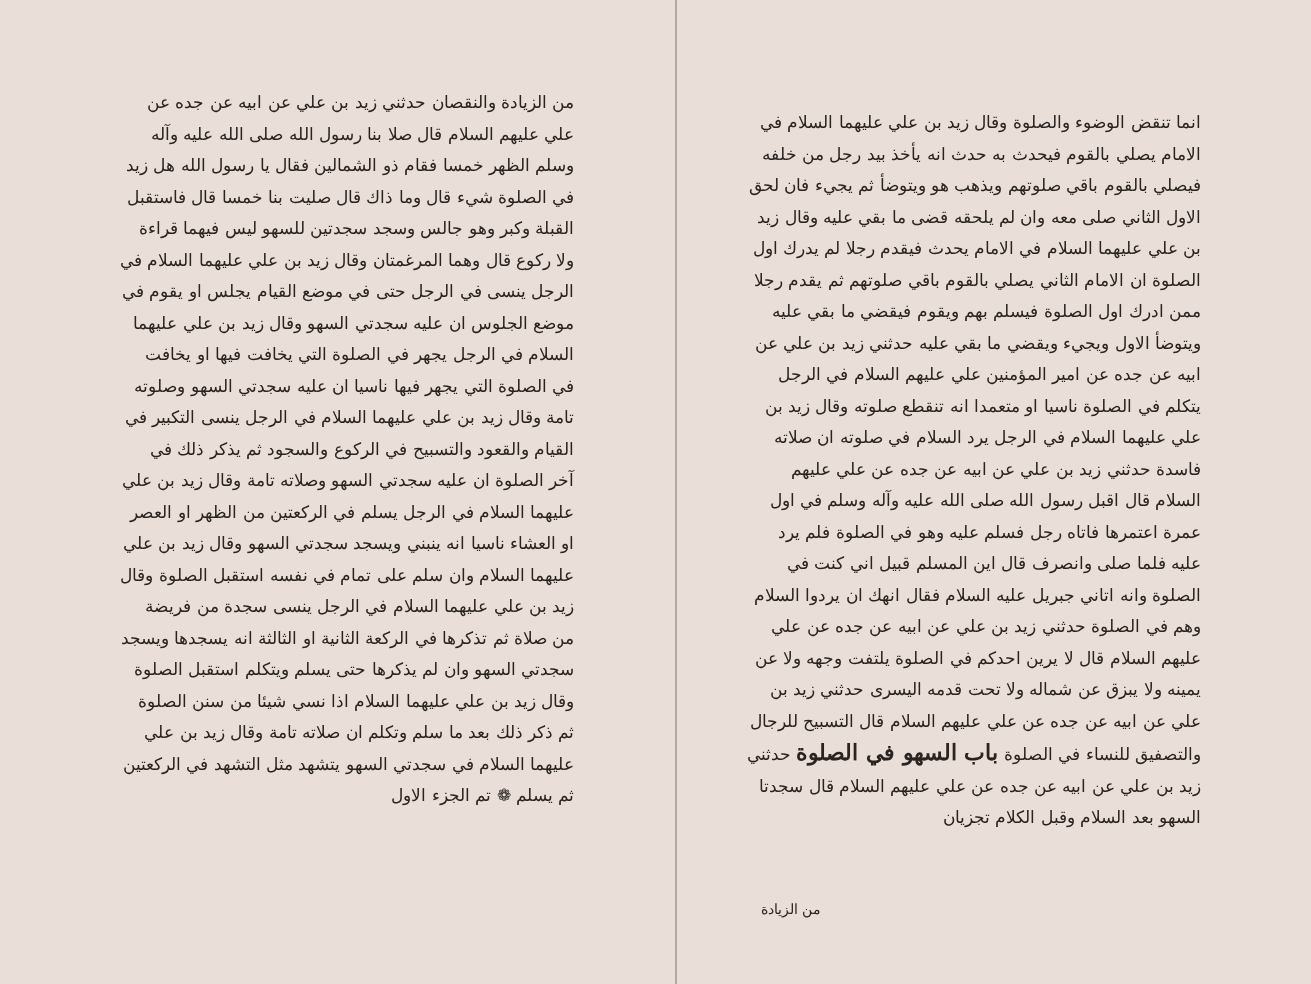من الزيادة والنقصان حدثني زيد بن علي عن ابيه عن جده عن علي عليهم السلام قال صلا بنا رسول الله صلى الله عليه وآله وسلم الظهر خمسا فقام ذو الشمالين فقال يا رسول الله هل زيد في الصلوة شيء قال وما ذاك قال صليت بنا خمسا قال فاستقبل القبلة وكبر وهو جالس وسجد سجدتين للسهو ليس فيهما قراءة ولا ركوع قال وهما المرغمتان وقال زيد بن علي عليهما السلام في الرجل ينسى في الرجل حتى في موضع القيام يجلس او يقوم في موضع الجلوس ان عليه سجدتي السهو وقال زيد بن علي عليهما السلام في الرجل يجهر في الصلوة التي يخافت فيها او يخافت في الصلوة التي يجهر فيها ناسيا ان عليه سجدتي السهو وصلوته تامة وقال زيد بن علي عليهما السلام في الرجل ينسى التكبير في القيام والقعود والتسبيح في الركوع والسجود ثم يذكر ذلك في آخر الصلوة ان عليه سجدتي السهو وصلاته تامة وقال زيد بن علي عليهما السلام في الرجل يسلم في الركعتين من الظهر او العصر او العشاء ناسيا انه ينبني ويسجد سجدتي السهو وقال زيد بن علي عليهما السلام وان سلم على تمام في نفسه استقبل الصلوة وقال زيد بن علي عليهما السلام في الرجل ينسى سجدة من فريضة من صلاة ثم تذكرها في الركعة الثانية او الثالثة انه يسجدها ويسجد سجدتي السهو وان لم يذكرها حتى يسلم ويتكلم استقبل الصلوة وقال زيد بن علي عليهما السلام اذا نسي شيئا من سنن الصلوة ثم ذكر ذلك بعد ما سلم وتكلم ان صلاته تامة وقال زيد بن علي عليهما السلام في سجدتي السهو يتشهد مثل التشهد في الركعتين ثم يسلم ❁ تم الجزء الاول
انما تنقض الوضوء والصلوة وقال زيد بن علي عليهما السلام في الامام يصلي بالقوم فيحدث به حدث انه يأخذ بيد رجل من خلفه فيصلي بالقوم باقي صلوتهم ويذهب هو ويتوضأ ثم يجيء فان لحق الاول الثاني صلى معه وان لم يلحقه قضى ما بقي عليه وقال زيد بن علي عليهما السلام في الامام يحدث فيقدم رجلا لم يدرك اول الصلوة ان الامام الثاني يصلي بالقوم باقي صلوتهم ثم يقدم رجلا ممن ادرك اول الصلوة فيسلم بهم ويقوم فيقضي ما بقي عليه ويتوضأ الاول ويجيء ويقضي ما بقي عليه حدثني زيد بن علي عن ابيه عن جده عن امير المؤمنين علي عليهم السلام في الرجل يتكلم في الصلوة ناسيا او متعمدا انه تنقطع صلوته وقال زيد بن علي عليهما السلام في الرجل يرد السلام في صلوته ان صلاته فاسدة حدثني زيد بن علي عن ابيه عن جده عن علي عليهم السلام قال اقبل رسول الله صلى الله عليه وآله وسلم في اول عمرة اعتمرها فاتاه رجل فسلم عليه وهو في الصلوة فلم يرد عليه فلما صلى وانصرف قال اين المسلم قبيل اني كنت في الصلوة وانه اتاني جبريل عليه السلام فقال انهك ان يردوا السلام وهم في الصلوة حدثني زيد بن علي عن ابيه عن جده عن علي عليهم السلام قال لا يرين احدكم في الصلوة يلتفت وجهه ولا عن يمينه ولا يبزق عن شماله ولا تحت قدمه اليسرى حدثني زيد بن علي عن ابيه عن جده عن علي عليهم السلام قال التسبيح للرجال والتصفيق للنساء في الصلوة باب السهو في الصلوة حدثني زيد بن علي عن ابيه عن جده عن علي عليهم السلام قال سجدتا السهو بعد السلام وقبل الكلام تجزيان
من الزيادة